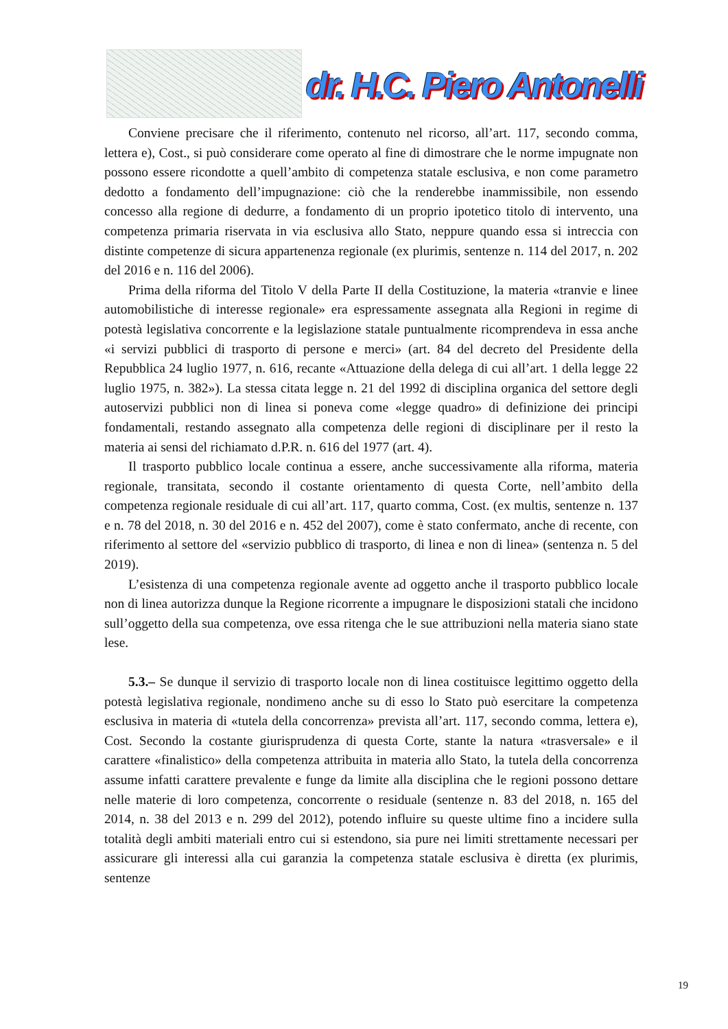dr. H.C. Piero Antonelli
Conviene precisare che il riferimento, contenuto nel ricorso, all’art. 117, secondo comma, lettera e), Cost., si può considerare come operato al fine di dimostrare che le norme impugnate non possono essere ricondotte a quell’ambito di competenza statale esclusiva, e non come parametro dedotto a fondamento dell’impugnazione: ciò che la renderebbe inammissibile, non essendo concesso alla regione di dedurre, a fondamento di un proprio ipotetico titolo di intervento, una competenza primaria riservata in via esclusiva allo Stato, neppure quando essa si intreccia con distinte competenze di sicura appartenenza regionale (ex plurimis, sentenze n. 114 del 2017, n. 202 del 2016 e n. 116 del 2006).
Prima della riforma del Titolo V della Parte II della Costituzione, la materia «tranvie e linee automobilistiche di interesse regionale» era espressamente assegnata alla Regioni in regime di potestà legislativa concorrente e la legislazione statale puntualmente ricomprendeva in essa anche «i servizi pubblici di trasporto di persone e merci» (art. 84 del decreto del Presidente della Repubblica 24 luglio 1977, n. 616, recante «Attuazione della delega di cui all’art. 1 della legge 22 luglio 1975, n. 382»). La stessa citata legge n. 21 del 1992 di disciplina organica del settore degli autoservizi pubblici non di linea si poneva come «legge quadro» di definizione dei principi fondamentali, restando assegnato alla competenza delle regioni di disciplinare per il resto la materia ai sensi del richiamato d.P.R. n. 616 del 1977 (art. 4).
Il trasporto pubblico locale continua a essere, anche successivamente alla riforma, materia regionale, transitata, secondo il costante orientamento di questa Corte, nell’ambito della competenza regionale residuale di cui all’art. 117, quarto comma, Cost. (ex multis, sentenze n. 137 e n. 78 del 2018, n. 30 del 2016 e n. 452 del 2007), come è stato confermato, anche di recente, con riferimento al settore del «servizio pubblico di trasporto, di linea e non di linea» (sentenza n. 5 del 2019).
L’esistenza di una competenza regionale avente ad oggetto anche il trasporto pubblico locale non di linea autorizza dunque la Regione ricorrente a impugnare le disposizioni statali che incidono sull’oggetto della sua competenza, ove essa ritenga che le sue attribuzioni nella materia siano state lese.
5.3.– Se dunque il servizio di trasporto locale non di linea costituisce legittimo oggetto della potestà legislativa regionale, nondimeno anche su di esso lo Stato può esercitare la competenza esclusiva in materia di «tutela della concorrenza» prevista all’art. 117, secondo comma, lettera e), Cost. Secondo la costante giurisprudenza di questa Corte, stante la natura «trasversale» e il carattere «finalistico» della competenza attribuita in materia allo Stato, la tutela della concorrenza assume infatti carattere prevalente e funge da limite alla disciplina che le regioni possono dettare nelle materie di loro competenza, concorrente o residuale (sentenze n. 83 del 2018, n. 165 del 2014, n. 38 del 2013 e n. 299 del 2012), potendo influire su queste ultime fino a incidere sulla totalità degli ambiti materiali entro cui si estendono, sia pure nei limiti strettamente necessari per assicurare gli interessi alla cui garanzia la competenza statale esclusiva è diretta (ex plurimis, sentenze
19